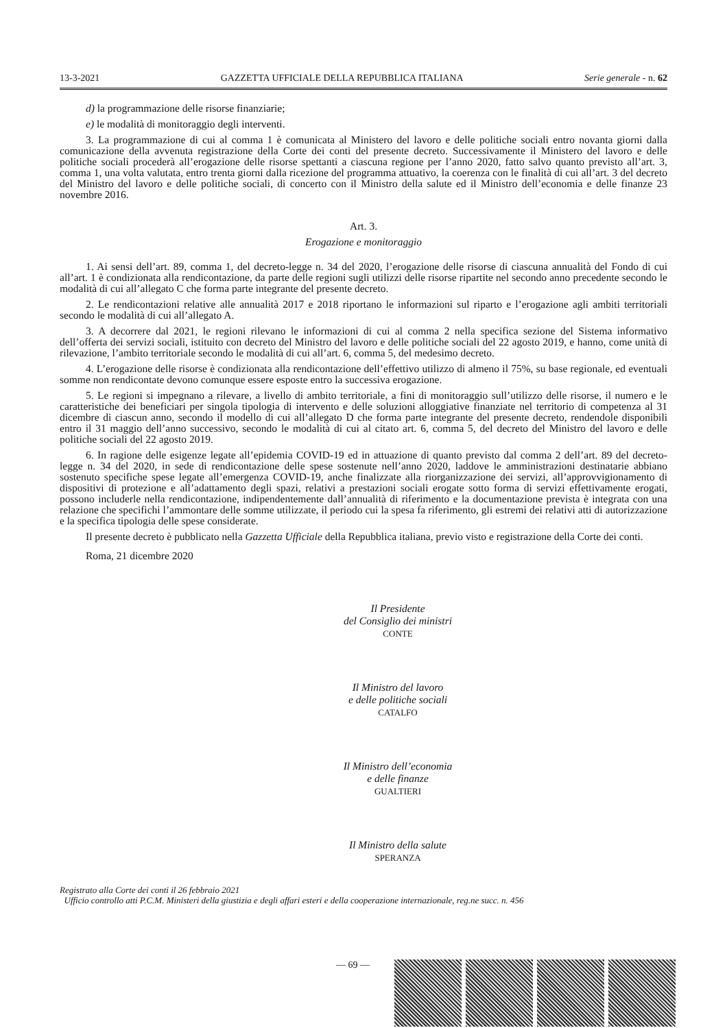13-3-2021 GAZZETTA UFFICIALE DELLA REPUBBLICA ITALIANA Serie generale - n. 62
d) la programmazione delle risorse finanziarie;
e) le modalità di monitoraggio degli interventi.
3. La programmazione di cui al comma 1 è comunicata al Ministero del lavoro e delle politiche sociali entro novanta giorni dalla comunicazione della avvenuta registrazione della Corte dei conti del presente decreto. Successivamente il Ministero del lavoro e delle politiche sociali procederà all’erogazione delle risorse spettanti a ciascuna regione per l’anno 2020, fatto salvo quanto previsto all’art. 3, comma 1, una volta valutata, entro trenta giorni dalla ricezione del programma attuativo, la coerenza con le finalità di cui all’art. 3 del decreto del Ministro del lavoro e delle politiche sociali, di concerto con il Ministro della salute ed il Ministro dell’economia e delle finanze 23 novembre 2016.
Art. 3.
Erogazione e monitoraggio
1. Ai sensi dell’art. 89, comma 1, del decreto-legge n. 34 del 2020, l’erogazione delle risorse di ciascuna annualità del Fondo di cui all’art. 1 è condizionata alla rendicontazione, da parte delle regioni sugli utilizzi delle risorse ripartite nel secondo anno precedente secondo le modalità di cui all’allegato C che forma parte integrante del presente decreto.
2. Le rendicontazioni relative alle annualità 2017 e 2018 riportano le informazioni sul riparto e l’erogazione agli ambiti territoriali secondo le modalità di cui all’allegato A.
3. A decorrere dal 2021, le regioni rilevano le informazioni di cui al comma 2 nella specifica sezione del Sistema informativo dell’offerta dei servizi sociali, istituito con decreto del Ministro del lavoro e delle politiche sociali del 22 agosto 2019, e hanno, come unità di rilevazione, l’ambito territoriale secondo le modalità di cui all’art. 6, comma 5, del medesimo decreto.
4. L’erogazione delle risorse è condizionata alla rendicontazione dell’effettivo utilizzo di almeno il 75%, su base regionale, ed eventuali somme non rendicontate devono comunque essere esposte entro la successiva erogazione.
5. Le regioni si impegnano a rilevare, a livello di ambito territoriale, a fini di monitoraggio sull’utilizzo delle risorse, il numero e le caratteristiche dei beneficiari per singola tipologia di intervento e delle soluzioni alloggiative finanziate nel territorio di competenza al 31 dicembre di ciascun anno, secondo il modello di cui all’allegato D che forma parte integrante del presente decreto, rendendole disponibili entro il 31 maggio dell’anno successivo, secondo le modalità di cui al citato art. 6, comma 5, del decreto del Ministro del lavoro e delle politiche sociali del 22 agosto 2019.
6. In ragione delle esigenze legate all’epidemia COVID-19 ed in attuazione di quanto previsto dal comma 2 dell’art. 89 del decreto-legge n. 34 del 2020, in sede di rendicontazione delle spese sostenute nell’anno 2020, laddove le amministrazioni destinatarie abbiano sostenuto specifiche spese legate all’emergenza COVID-19, anche finalizzate alla riorganizzazione dei servizi, all’approvvigionamento di dispositivi di protezione e all’adattamento degli spazi, relativi a prestazioni sociali erogate sotto forma di servizi effettivamente erogati, possono includerle nella rendicontazione, indipendentemente dall’annualità di riferimento e la documentazione prevista è integrata con una relazione che specifichi l’ammontare delle somme utilizzate, il periodo cui la spesa fa riferimento, gli estremi dei relativi atti di autorizzazione e la specifica tipologia delle spese considerate.
Il presente decreto è pubblicato nella Gazzetta Ufficiale della Repubblica italiana, previo visto e registrazione della Corte dei conti.
Roma, 21 dicembre 2020
Il Presidente
del Consiglio dei ministri
CONTE
Il Ministro del lavoro
e delle politiche sociali
CATALFO
Il Ministro dell’economia
e delle finanze
GUALTIERI
Il Ministro della salute
SPERANZA
Registrato alla Corte dei conti il 26 febbraio 2021
Ufficio controllo atti P.C.M. Ministeri della giustizia e degli affari esteri e della cooperazione internazionale, reg.ne succ. n. 456
— 69 —